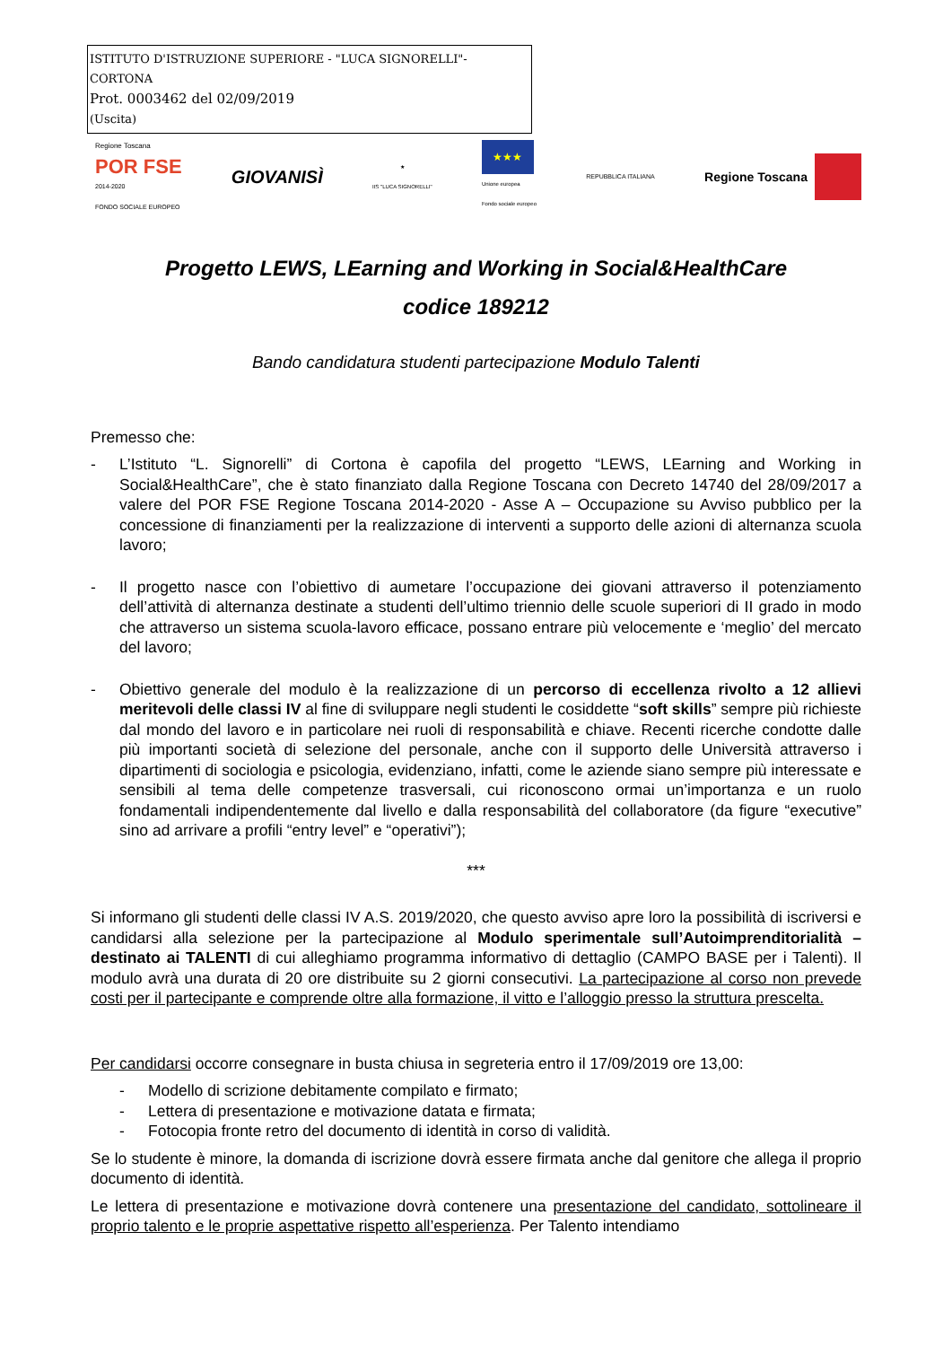ISTITUTO D'ISTRUZIONE SUPERIORE - "LUCA SIGNORELLI"-CORTONA
Prot. 0003462 del 02/09/2019
(Uscita)
Regione Toscana
POR FSE
2014-2020
FONDO SOCIALE EUROPEO
GIOVANISÌ
★
IIS "LUCA SIGNORELLI"
★★★
Unione europea
Fondo sociale europeo
REPUBBLICA ITALIANA
Regione Toscana
Progetto LEWS, LEarning and Working in Social&HealthCare
codice 189212
Bando candidatura studenti partecipazione Modulo Talenti
Premesso che:
- L’Istituto “L. Signorelli” di Cortona è capofila del progetto “LEWS, LEarning and Working in Social&HealthCare”, che è stato finanziato dalla Regione Toscana con Decreto 14740 del 28/09/2017 a valere del POR FSE Regione Toscana 2014-2020 - Asse A – Occupazione su Avviso pubblico per la concessione di finanziamenti per la realizzazione di interventi a supporto delle azioni di alternanza scuola lavoro;
- Il progetto nasce con l’obiettivo di aumetare l’occupazione dei giovani attraverso il potenziamento dell’attività di alternanza destinate a studenti dell’ultimo triennio delle scuole superiori di II grado in modo che attraverso un sistema scuola-lavoro efficace, possano entrare più velocemente e ‘meglio’ del mercato del lavoro;
- Obiettivo generale del modulo è la realizzazione di un percorso di eccellenza rivolto a 12 allievi meritevoli delle classi IV al fine di sviluppare negli studenti le cosiddette “soft skills” sempre più richieste dal mondo del lavoro e in particolare nei ruoli di responsabilità e chiave. Recenti ricerche condotte dalle più importanti società di selezione del personale, anche con il supporto delle Università attraverso i dipartimenti di sociologia e psicologia, evidenziano, infatti, come le aziende siano sempre più interessate e sensibili al tema delle competenze trasversali, cui riconoscono ormai un’importanza e un ruolo fondamentali indipendentemente dal livello e dalla responsabilità del collaboratore (da figure “executive” sino ad arrivare a profili “entry level” e “operativi”);
***
Si informano gli studenti delle classi IV A.S. 2019/2020, che questo avviso apre loro la possibilità di iscriversi e candidarsi alla selezione per la partecipazione al Modulo sperimentale sull’Autoimprenditorialità – destinato ai TALENTI di cui alleghiamo programma informativo di dettaglio (CAMPO BASE per i Talenti). Il modulo avrà una durata di 20 ore distribuite su 2 giorni consecutivi. La partecipazione al corso non prevede costi per il partecipante e comprende oltre alla formazione, il vitto e l’alloggio presso la struttura prescelta.
Per candidarsi occorre consegnare in busta chiusa in segreteria entro il 17/09/2019 ore 13,00:
- Modello di scrizione debitamente compilato e firmato;
- Lettera di presentazione e motivazione datata e firmata;
- Fotocopia fronte retro del documento di identità in corso di validità.
Se lo studente è minore, la domanda di iscrizione dovrà essere firmata anche dal genitore che allega il proprio documento di identità.
Le lettera di presentazione e motivazione dovrà contenere una presentazione del candidato, sottolineare il proprio talento e le proprie aspettative rispetto all’esperienza. Per Talento intendiamo